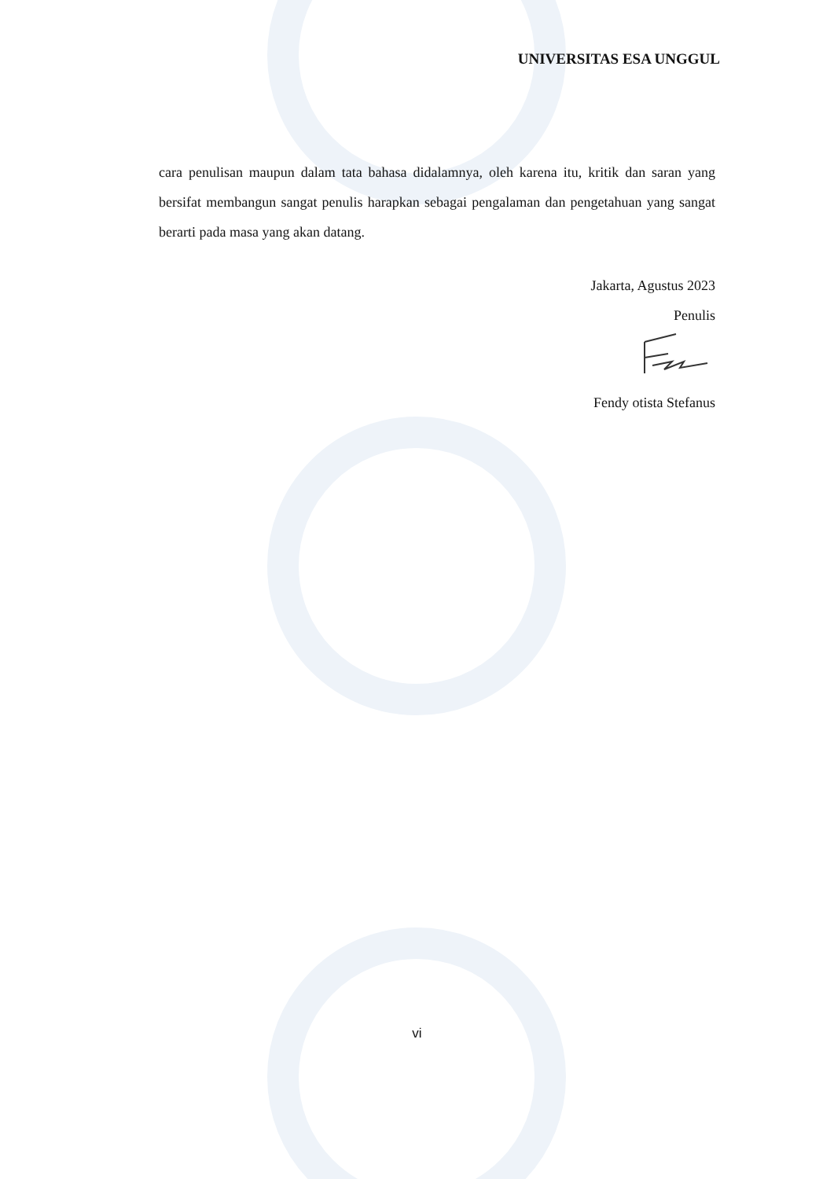UNIVERSITAS ESA UNGGUL
cara penulisan maupun dalam tata bahasa didalamnya, oleh karena itu, kritik dan saran yang bersifat membangun sangat penulis harapkan sebagai pengalaman dan pengetahuan yang sangat berarti pada masa yang akan datang.
Jakarta, Agustus 2023
Penulis
Fendy otista Stefanus
vi